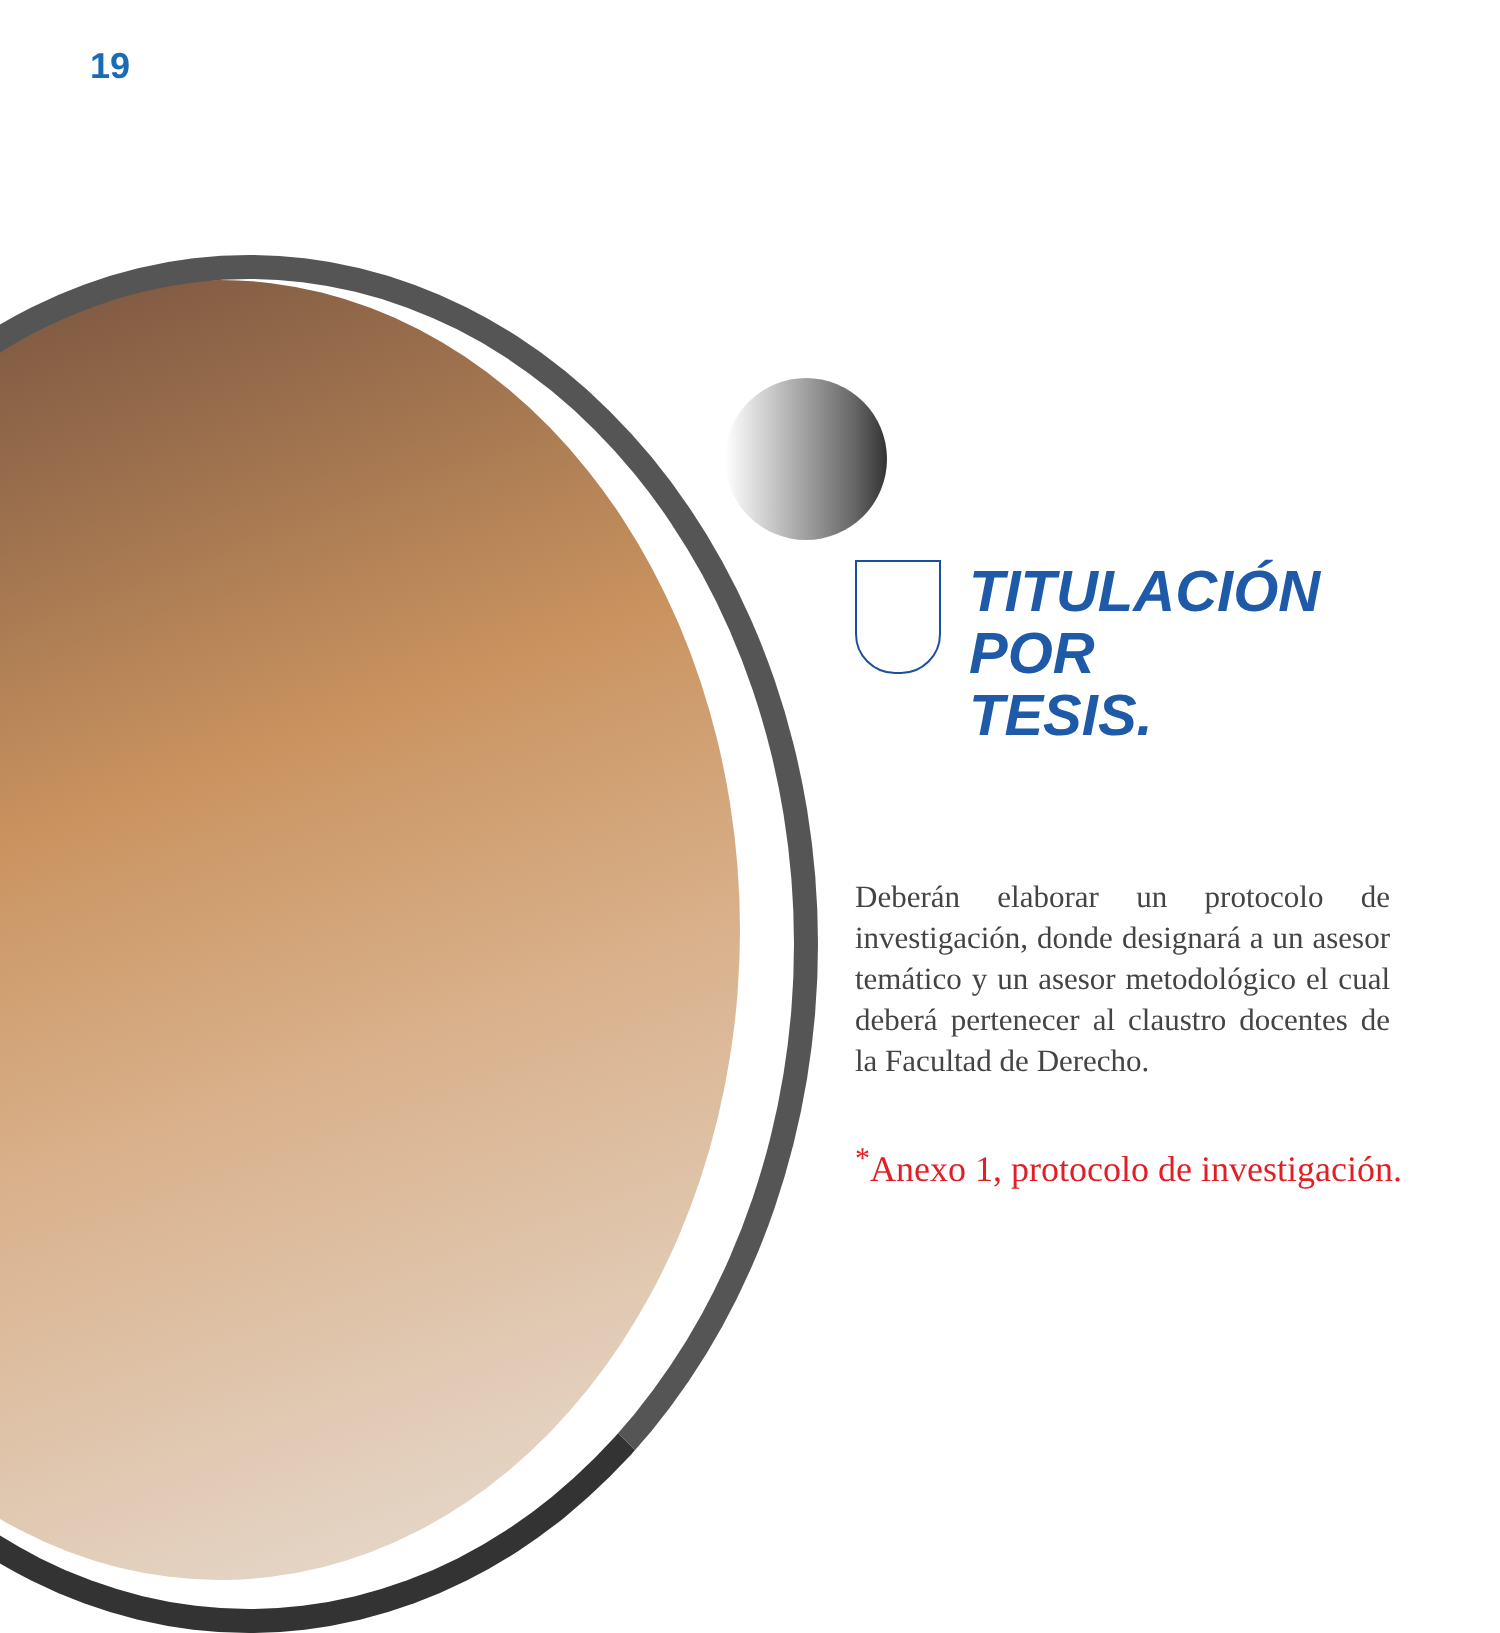19
TITULACIÓN
POR
TESIS.
Deberán elaborar un protocolo de investigación, donde designará a un asesor temático y un asesor metodológico el cual deberá pertenecer al claustro docentes de la Facultad de Derecho.
<sup>*</sup> Anexo 1, protocolo de investigación.